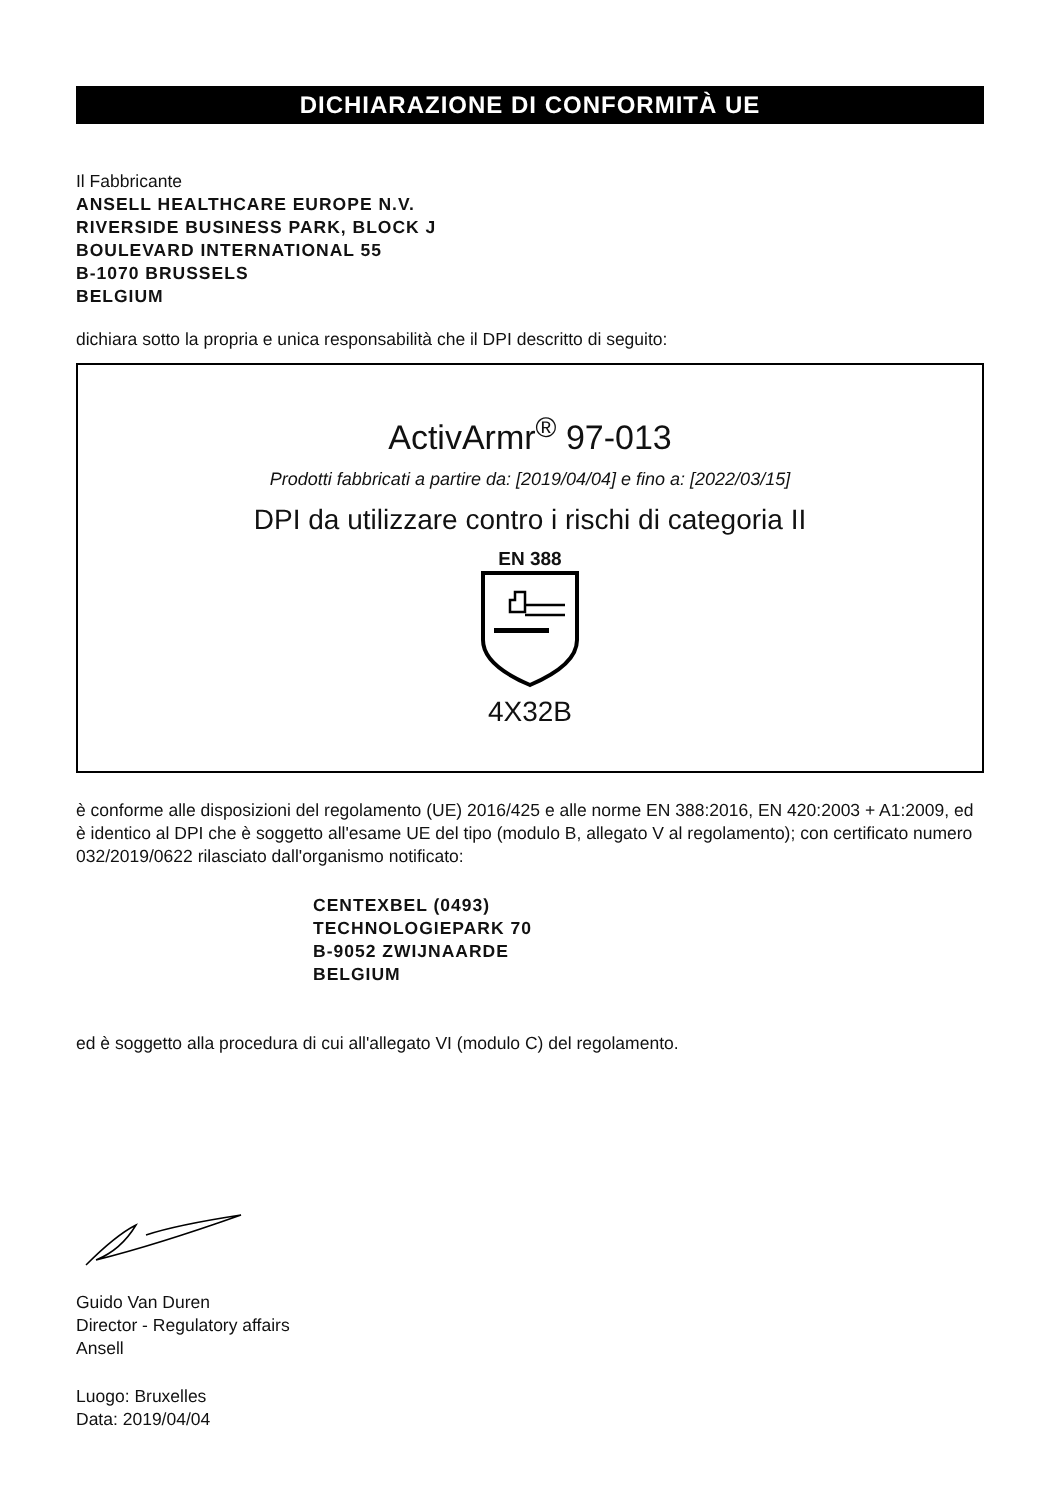DICHIARAZIONE DI CONFORMITÀ UE
Il Fabbricante
ANSELL HEALTHCARE EUROPE N.V.
RIVERSIDE BUSINESS PARK, BLOCK J
BOULEVARD INTERNATIONAL 55
B-1070 BRUSSELS
BELGIUM
dichiara sotto la propria e unica responsabilità che il DPI descritto di seguito:
ActivArmr<sup>®</sup> 97-013
Prodotti fabbricati a partire da: [2019/04/04] e fino a: [2022/03/15]
DPI da utilizzare contro i rischi di categoria II
EN 388
4X32B
è conforme alle disposizioni del regolamento (UE) 2016/425 e alle norme EN 388:2016, EN 420:2003 + A1:2009, ed è identico al DPI che è soggetto all'esame UE del tipo (modulo B, allegato V al regolamento); con certificato numero 032/2019/0622 rilasciato dall'organismo notificato:
CENTEXBEL (0493)
TECHNOLOGIEPARK 70
B-9052 ZWIJNAARDE
BELGIUM
ed è soggetto alla procedura di cui all'allegato VI (modulo C) del regolamento.
Guido Van Duren
Director - Regulatory affairs
Ansell
Luogo: Bruxelles
Data: 2019/04/04